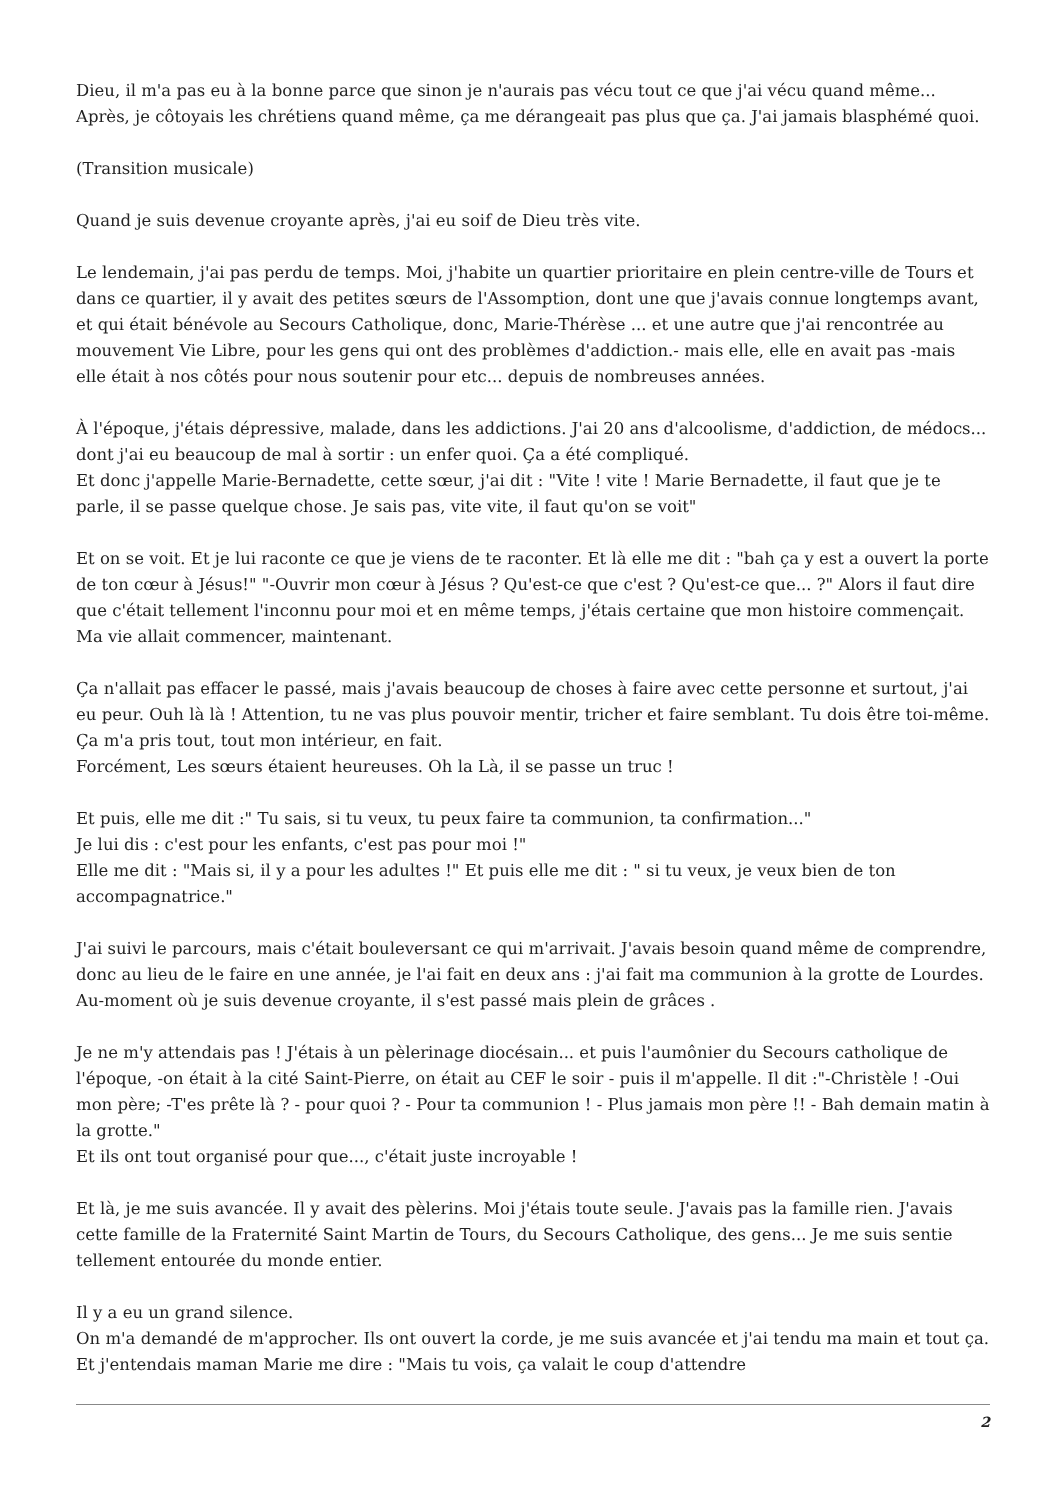Dieu, il m'a pas eu à la bonne parce que sinon je n'aurais pas vécu tout ce que j'ai vécu quand même... Après, je côtoyais les chrétiens quand même, ça me dérangeait pas plus que ça. J'ai jamais blasphémé quoi.
(Transition musicale)
Quand je suis devenue croyante après, j'ai eu soif de Dieu très vite.
Le lendemain, j'ai pas perdu de temps. Moi, j'habite un quartier prioritaire en plein centre-ville de Tours et dans ce quartier, il y avait des petites sœurs de l'Assomption, dont une que j'avais connue longtemps avant, et qui était bénévole au Secours Catholique, donc, Marie-Thérèse ... et une autre que j'ai rencontrée au mouvement Vie Libre, pour les gens qui ont des problèmes d'addiction.- mais elle, elle en avait pas -mais elle était à nos côtés pour nous soutenir pour etc... depuis de nombreuses années.
À l'époque, j'étais dépressive, malade, dans les addictions. J'ai 20 ans d'alcoolisme, d'addiction, de médocs... dont j'ai eu beaucoup de mal à sortir : un enfer quoi. Ça a été compliqué.
Et donc j'appelle Marie-Bernadette, cette sœur, j'ai dit : "Vite ! vite ! Marie Bernadette, il faut que je te parle, il se passe quelque chose. Je sais pas, vite vite, il faut qu'on se voit"
Et on se voit. Et je lui raconte ce que je viens de te raconter. Et là elle me dit : "bah ça y est a ouvert la porte de ton cœur à Jésus!" "-Ouvrir mon cœur à Jésus ? Qu'est-ce que c'est ? Qu'est-ce que... ?" Alors il faut dire que c'était tellement l'inconnu pour moi et en même temps, j'étais certaine que mon histoire commençait. Ma vie allait commencer, maintenant.
Ça n'allait pas effacer le passé, mais j'avais beaucoup de choses à faire avec cette personne et surtout, j'ai eu peur. Ouh là là ! Attention, tu ne vas plus pouvoir mentir, tricher et faire semblant. Tu dois être toi-même. Ça m'a pris tout, tout mon intérieur, en fait.
Forcément, Les sœurs étaient heureuses. Oh la Là, il se passe un truc !
Et puis, elle me dit :" Tu sais, si tu veux, tu peux faire ta communion, ta confirmation..."
Je lui dis : c'est pour les enfants, c'est pas pour moi !"
Elle me dit : "Mais si, il y a pour les adultes !" Et puis elle me dit : " si tu veux, je veux bien de ton accompagnatrice."
J'ai suivi le parcours, mais c'était bouleversant ce qui m'arrivait. J'avais besoin quand même de comprendre, donc au lieu de le faire en une année, je l'ai fait en deux ans : j'ai fait ma communion à la grotte de Lourdes.
Au-moment où je suis devenue croyante, il s'est passé mais plein de grâces .
Je ne m'y attendais pas ! J'étais à un pèlerinage diocésain... et puis l'aumônier du Secours catholique de l'époque, -on était à la cité Saint-Pierre, on était au CEF le soir - puis il m'appelle. Il dit :"-Christèle ! -Oui mon père; -T'es prête là ? - pour quoi ? - Pour ta communion ! - Plus jamais mon père !! - Bah demain matin à la grotte."
Et ils ont tout organisé pour que..., c'était juste incroyable !
Et là, je me suis avancée. Il y avait des pèlerins. Moi j'étais toute seule. J'avais pas la famille rien. J'avais cette famille de la Fraternité Saint Martin de Tours, du Secours Catholique, des gens... Je me suis sentie tellement entourée du monde entier.
Il y a eu un grand silence.
On m'a demandé de m'approcher. Ils ont ouvert la corde, je me suis avancée et j'ai tendu ma main et tout ça. Et j'entendais maman Marie me dire : "Mais tu vois, ça valait le coup d'attendre
2